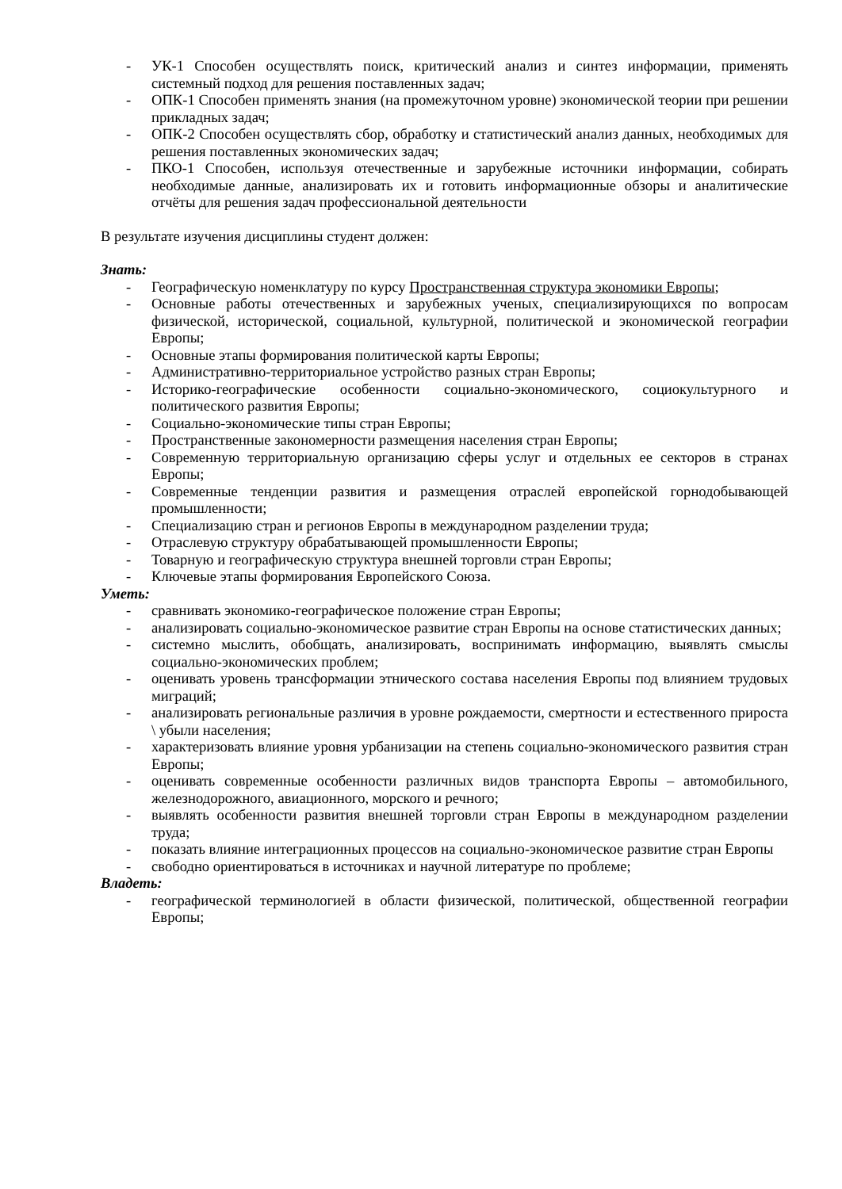- УК-1 Способен осуществлять поиск, критический анализ и синтез информации, применять системный подход для решения поставленных задач;
- ОПК-1 Способен применять знания (на промежуточном уровне) экономической теории при решении прикладных задач;
- ОПК-2 Способен осуществлять сбор, обработку и статистический анализ данных, необходимых для решения поставленных экономических задач;
- ПКО-1 Способен, используя отечественные и зарубежные источники информации, собирать необходимые данные, анализировать их и готовить информационные обзоры и аналитические отчёты для решения задач профессиональной деятельности
В результате изучения дисциплины студент должен:
Знать:
- Географическую номенклатуру по курсу Пространственная структура экономики Европы;
- Основные работы отечественных и зарубежных ученых, специализирующихся по вопросам физической, исторической, социальной, культурной, политической и экономической географии Европы;
- Основные этапы формирования политической карты Европы;
- Административно-территориальное устройство разных стран Европы;
- Историко-географические особенности социально-экономического, социокультурного и политического развития Европы;
- Социально-экономические типы стран Европы;
- Пространственные закономерности размещения населения стран Европы;
- Современную территориальную организацию сферы услуг и отдельных ее секторов в странах Европы;
- Современные тенденции развития и размещения отраслей европейской горнодобывающей промышленности;
- Специализацию стран и регионов Европы в международном разделении труда;
- Отраслевую структуру обрабатывающей промышленности Европы;
- Товарную и географическую структура внешней торговли стран Европы;
- Ключевые этапы формирования Европейского Союза.
Уметь:
- сравнивать экономико-географическое положение стран Европы;
- анализировать социально-экономическое развитие стран Европы на основе статистических данных;
- системно мыслить, обобщать, анализировать, воспринимать информацию, выявлять смыслы социально-экономических проблем;
- оценивать уровень трансформации этнического состава населения Европы под влиянием трудовых миграций;
- анализировать региональные различия в уровне рождаемости, смертности и естественного прироста \ убыли населения;
- характеризовать влияние уровня урбанизации на степень социально-экономического развития стран Европы;
- оценивать современные особенности различных видов транспорта Европы – автомобильного, железнодорожного, авиационного, морского и речного;
- выявлять особенности развития внешней торговли стран Европы в международном разделении труда;
- показать влияние интеграционных процессов на социально-экономическое развитие стран Европы
- свободно ориентироваться в источниках и научной литературе по проблеме;
Владеть:
- географической терминологией в области физической, политической, общественной географии Европы;